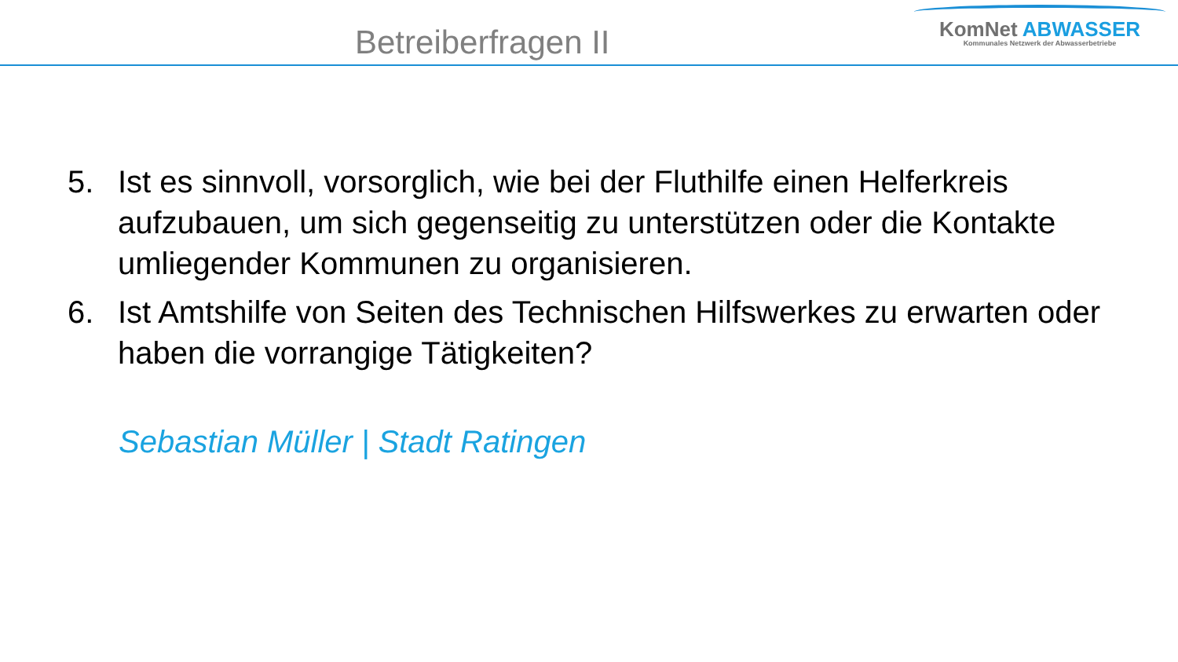Betreiberfragen II
KomNet ABWASSER
Kommunales Netzwerk der Abwasserbetriebe
5. Ist es sinnvoll, vorsorglich, wie bei der Fluthilfe einen Helferkreis aufzubauen, um sich gegenseitig zu unterstützen oder die Kontakte umliegender Kommunen zu organisieren.
6. Ist Amtshilfe von Seiten des Technischen Hilfswerkes zu erwarten oder haben die vorrangige Tätigkeiten?
Sebastian Müller | Stadt Ratingen